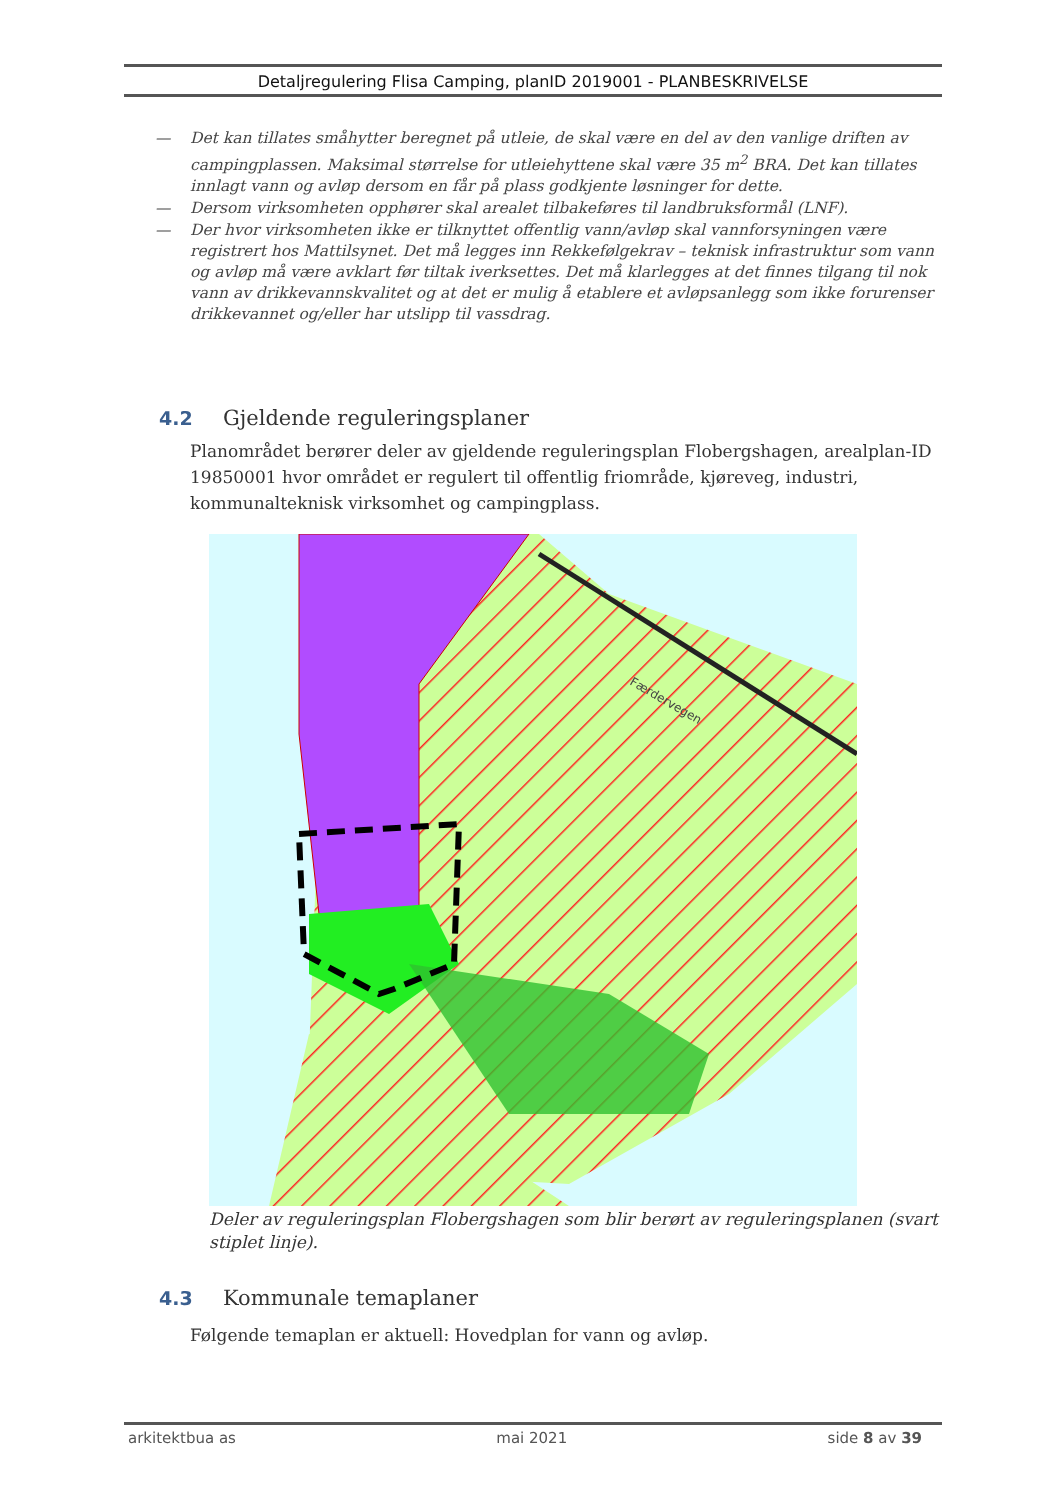Detaljregulering Flisa Camping, planID 2019001 - PLANBESKRIVELSE
— Det kan tillates småhytter beregnet på utleie, de skal være en del av den vanlige driften av campingplassen. Maksimal størrelse for utleiehyttene skal være 35 m<sup>2</sup> BRA. Det kan tillates innlagt vann og avløp dersom en får på plass godkjente løsninger for dette.
— Dersom virksomheten opphører skal arealet tilbakeføres til landbruksformål (LNF).
— Der hvor virksomheten ikke er tilknyttet offentlig vann/avløp skal vannforsyningen være registrert hos Mattilsynet. Det må legges inn Rekkefølgekrav – teknisk infrastruktur som vann og avløp må være avklart før tiltak iverksettes. Det må klarlegges at det finnes tilgang til nok vann av drikkevannskvalitet og at det er mulig å etablere et avløpsanlegg som ikke forurenser drikkevannet og/eller har utslipp til vassdrag.
4.2 Gjeldende reguleringsplaner
Planområdet berører deler av gjeldende reguleringsplan Flobergshagen, arealplan-ID 19850001 hvor området er regulert til offentlig friområde, kjøreveg, industri, kommunalteknisk virksomhet og campingplass.
Færdervegen
Deler av reguleringsplan Flobergshagen som blir berørt av reguleringsplanen (svart stiplet linje).
4.3 Kommunale temaplaner
Følgende temaplan er aktuell: Hovedplan for vann og avløp.
arkitektbua as mai 2021 side 8 av 39